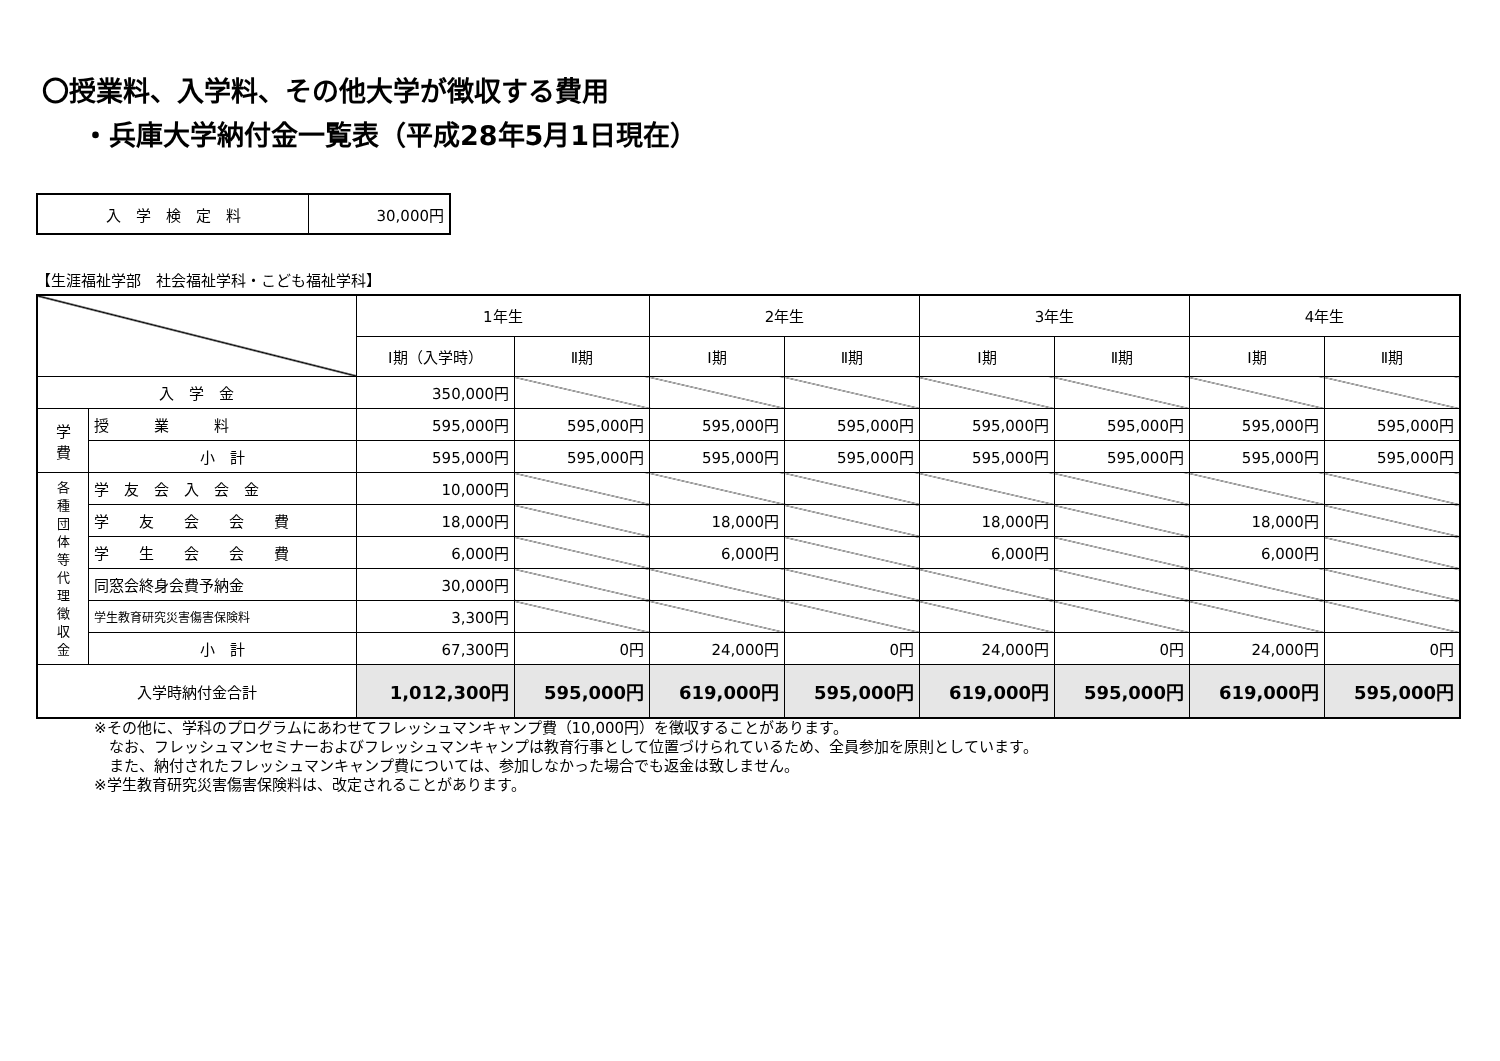〇授業料、入学料、その他大学が徴収する費用
・兵庫大学納付金一覧表（平成28年5月1日現在）
| 入 学 検 定 料 | 30,000円 |
【生涯福祉学部　社会福祉学科・こども福祉学科】
| | | 1年生 | | 2年生 | | 3年生 | | 4年生 | |
| --- | --- | --- | --- | --- | --- | --- | --- | --- | --- |
| | | Ⅰ期（入学時） | Ⅱ期 | Ⅰ期 | Ⅱ期 | Ⅰ期 | Ⅱ期 | Ⅰ期 | Ⅱ期 |
| 入 学 金 | | 350,000円 | | | | | | | |
| 学 費 | 授 業 料 | 595,000円 | 595,000円 | 595,000円 | 595,000円 | 595,000円 | 595,000円 | 595,000円 | 595,000円 |
| | 小 計 | 595,000円 | 595,000円 | 595,000円 | 595,000円 | 595,000円 | 595,000円 | 595,000円 | 595,000円 |
| 各 種 団 体 等 代 理 徴 収 金 | 学 友 会 入 会 金 | 10,000円 | | | | | | | |
| | 学 友 会 会 費 | 18,000円 | | 18,000円 | | 18,000円 | | 18,000円 | |
| | 学 生 会 会 費 | 6,000円 | | 6,000円 | | 6,000円 | | 6,000円 | |
| | 同窓会終身会費予納金 | 30,000円 | | | | | | | |
| | 学生教育研究災害傷害保険料 | 3,300円 | | | | | | | |
| | 小 計 | 67,300円 | 0円 | 24,000円 | 0円 | 24,000円 | 0円 | 24,000円 | 0円 |
| 入学時納付金合計 | | 1,012,300円 | 595,000円 | 619,000円 | 595,000円 | 619,000円 | 595,000円 | 619,000円 | 595,000円 |
※その他に、学科のプログラムにあわせてフレッシュマンキャンプ費（10,000円）を徴収することがあります。
　なお、フレッシュマンセミナーおよびフレッシュマンキャンプは教育行事として位置づけられているため、全員参加を原則としています。
　また、納付されたフレッシュマンキャンプ費については、参加しなかった場合でも返金は致しません。
※学生教育研究災害傷害保険料は、改定されることがあります。